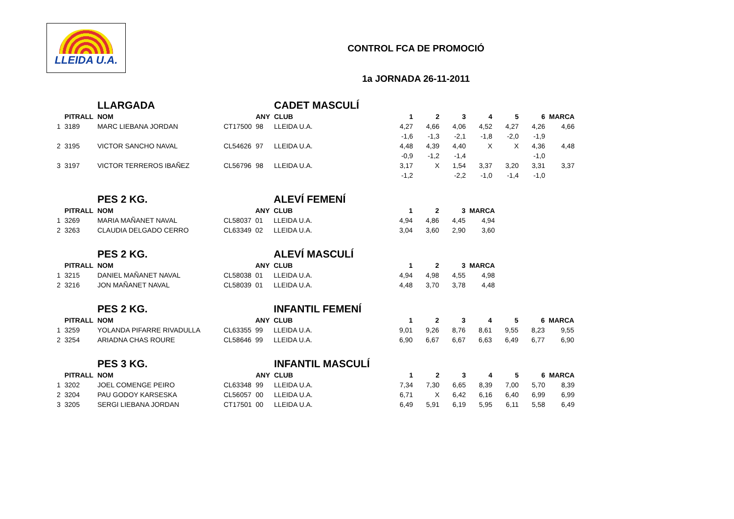LLEIDA U.A.
CONTROL FCA DE PROMOCIÓ
1a JORNADA 26-11-2011
| | | LLARGADA | | | CADET MASCULÍ | | | | | | | |
| | PITRALL | NOM | | ANY | CLUB | 1 | 2 | 3 | 4 | 5 | 6 | MARCA |
| 1 | 3189 | MARC LIEBANA JORDAN | CT17500 | 98 | LLEIDA U.A. | 4,27 | 4,66 | 4,06 | 4,52 | 4,27 | 4,26 | 4,66 |
| | | | | | | -1,6 | -1,3 | -2,1 | -1,8 | -2,0 | -1,9 | |
| 2 | 3195 | VICTOR SANCHO NAVAL | CL54626 | 97 | LLEIDA U.A. | 4,48 | 4,39 | 4,40 | X | X | 4,36 | 4,48 |
| | | | | | | -0,9 | -1,2 | -1,4 | | | -1,0 | |
| 3 | 3197 | VICTOR TERREROS IBAÑEZ | CL56796 | 98 | LLEIDA U.A. | 3,17 | X | 1,54 | 3,37 | 3,20 | 3,31 | 3,37 |
| | | | | | | -1,2 | | -2,2 | -1,0 | -1,4 | -1,0 | |
| | | PES 2 KG. | | | ALEVÍ FEMENÍ | | | | |
| | PITRALL | NOM | | ANY | CLUB | 1 | 2 | 3 | MARCA |
| 1 | 3269 | MARIA MAÑANET NAVAL | CL58037 | 01 | LLEIDA U.A. | 4,94 | 4,86 | 4,45 | 4,94 |
| 2 | 3263 | CLAUDIA DELGADO CERRO | CL63349 | 02 | LLEIDA U.A. | 3,04 | 3,60 | 2,90 | 3,60 |
| | | PES 2 KG. | | | ALEVÍ MASCULÍ | | | | |
| | PITRALL | NOM | | ANY | CLUB | 1 | 2 | 3 | MARCA |
| 1 | 3215 | DANIEL MAÑANET NAVAL | CL58038 | 01 | LLEIDA U.A. | 4,94 | 4,98 | 4,55 | 4,98 |
| 2 | 3216 | JON MAÑANET NAVAL | CL58039 | 01 | LLEIDA U.A. | 4,48 | 3,70 | 3,78 | 4,48 |
| | | PES 2 KG. | | | INFANTIL FEMENÍ | | | | | | | |
| | PITRALL | NOM | | ANY | CLUB | 1 | 2 | 3 | 4 | 5 | 6 | MARCA |
| 1 | 3259 | YOLANDA PIFARRE RIVADULLA | CL63355 | 99 | LLEIDA U.A. | 9,01 | 9,26 | 8,76 | 8,61 | 9,55 | 8,23 | 9,55 |
| 2 | 3254 | ARIADNA CHAS ROURE | CL58646 | 99 | LLEIDA U.A. | 6,90 | 6,67 | 6,67 | 6,63 | 6,49 | 6,77 | 6,90 |
| | | PES 3 KG. | | | INFANTIL MASCULÍ | | | | | | | |
| | PITRALL | NOM | | ANY | CLUB | 1 | 2 | 3 | 4 | 5 | 6 | MARCA |
| 1 | 3202 | JOEL COMENGE PEIRO | CL63348 | 99 | LLEIDA U.A. | 7,34 | 7,30 | 6,65 | 8,39 | 7,00 | 5,70 | 8,39 |
| 2 | 3204 | PAU GODOY KARSESKA | CL56057 | 00 | LLEIDA U.A. | 6,71 | X | 6,42 | 6,16 | 6,40 | 6,99 | 6,99 |
| 3 | 3205 | SERGI LIEBANA JORDAN | CT17501 | 00 | LLEIDA U.A. | 6,49 | 5,91 | 6,19 | 5,95 | 6,11 | 5,58 | 6,49 |